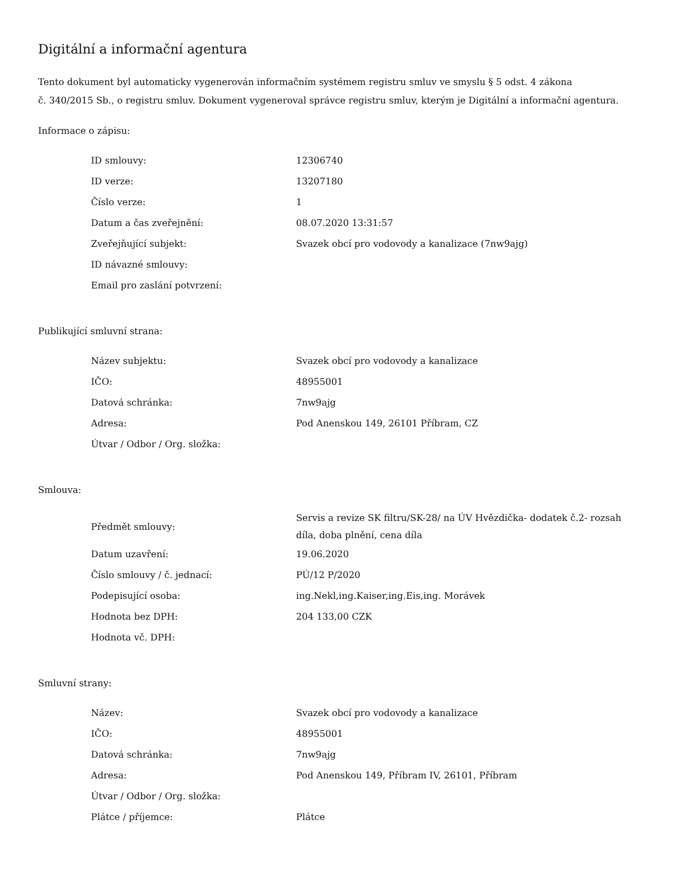Digitální a informační agentura
Tento dokument byl automaticky vygenerován informačním systémem registru smluv ve smyslu § 5 odst. 4 zákona
č. 340/2015 Sb., o registru smluv. Dokument vygeneroval správce registru smluv, kterým je Digitální a informační agentura.
Informace o zápisu:
| ID smlouvy: | 12306740 |
| ID verze: | 13207180 |
| Číslo verze: | 1 |
| Datum a čas zveřejnění: | 08.07.2020 13:31:57 |
| Zveřejňující subjekt: | Svazek obcí pro vodovody a kanalizace (7nw9ajg) |
| ID návazné smlouvy: | |
| Email pro zaslání potvrzení: | |
Publikující smluvní strana:
| Název subjektu: | Svazek obcí pro vodovody a kanalizace |
| IČO: | 48955001 |
| Datová schránka: | 7nw9ajg |
| Adresa: | Pod Anenskou 149, 26101 Příbram, CZ |
| Útvar / Odbor / Org. složka: | |
Smlouva:
| Předmět smlouvy: | Servis a revize SK filtru/SK-28/ na ÚV Hvězdička- dodatek č.2- rozsah díla, doba plnění, cena díla |
| Datum uzavření: | 19.06.2020 |
| Číslo smlouvy / č. jednací: | PÚ/12 P/2020 |
| Podepisující osoba: | ing.Nekl,ing.Kaiser,ing.Eis,ing. Morávek |
| Hodnota bez DPH: | 204 133,00 CZK |
| Hodnota vč. DPH: | |
Smluvní strany:
| Název: | Svazek obcí pro vodovody a kanalizace |
| IČO: | 48955001 |
| Datová schránka: | 7nw9ajg |
| Adresa: | Pod Anenskou 149, Příbram IV, 26101, Příbram |
| Útvar / Odbor / Org. složka: | |
| Plátce / příjemce: | Plátce |